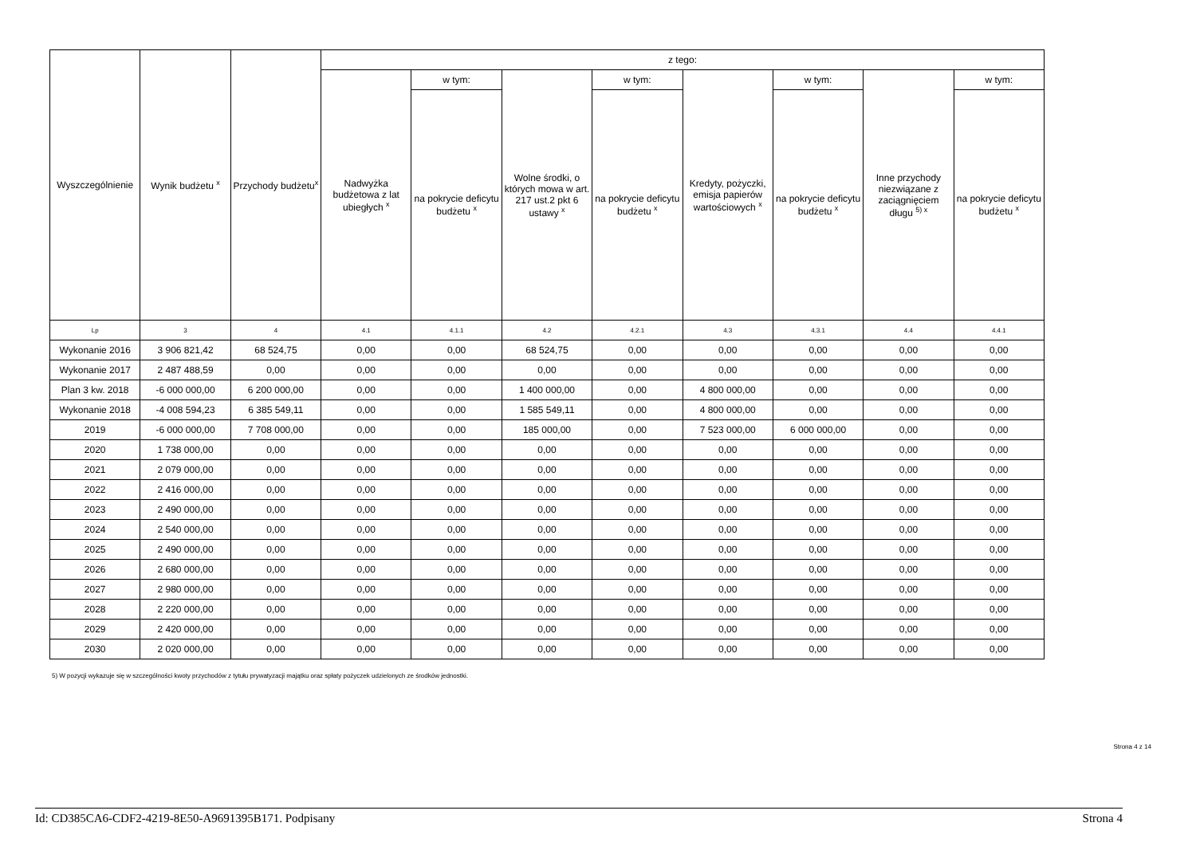| Wyszczególnienie | Wynik budżetu <sup>x</sup> | Przychody budżetu<sup>x</sup> | z tego: | | | | | | | |
| --- | --- | --- | --- | --- | --- | --- | --- | --- | --- | --- |
| | | | Nadwyżka budżetowa z lat ubiegłych <sup>x</sup> | w tym: | Wolne środki, o których mowa w art. 217 ust.2 pkt 6 ustawy <sup>x</sup> | w tym: | Kredyty, pożyczki, emisja papierów wartościowych <sup>x</sup> | w tym: | Inne przychody niezwiązane z zaciągnięciem długu <sup>5) x</sup> | w tym: |
| | | | | na pokrycie deficytu budżetu <sup>x</sup> | | na pokrycie deficytu budżetu <sup>x</sup> | | na pokrycie deficytu budżetu <sup>x</sup> | | na pokrycie deficytu budżetu <sup>x</sup> |
| Lp | 3 | 4 | 4.1 | 4.1.1 | 4.2 | 4.2.1 | 4.3 | 4.3.1 | 4.4 | 4.4.1 |
| Wykonanie 2016 | 3 906 821,42 | 68 524,75 | 0,00 | 0,00 | 68 524,75 | 0,00 | 0,00 | 0,00 | 0,00 | 0,00 |
| Wykonanie 2017 | 2 487 488,59 | 0,00 | 0,00 | 0,00 | 0,00 | 0,00 | 0,00 | 0,00 | 0,00 | 0,00 |
| Plan 3 kw. 2018 | -6 000 000,00 | 6 200 000,00 | 0,00 | 0,00 | 1 400 000,00 | 0,00 | 4 800 000,00 | 0,00 | 0,00 | 0,00 |
| Wykonanie 2018 | -4 008 594,23 | 6 385 549,11 | 0,00 | 0,00 | 1 585 549,11 | 0,00 | 4 800 000,00 | 0,00 | 0,00 | 0,00 |
| 2019 | -6 000 000,00 | 7 708 000,00 | 0,00 | 0,00 | 185 000,00 | 0,00 | 7 523 000,00 | 6 000 000,00 | 0,00 | 0,00 |
| 2020 | 1 738 000,00 | 0,00 | 0,00 | 0,00 | 0,00 | 0,00 | 0,00 | 0,00 | 0,00 | 0,00 |
| 2021 | 2 079 000,00 | 0,00 | 0,00 | 0,00 | 0,00 | 0,00 | 0,00 | 0,00 | 0,00 | 0,00 |
| 2022 | 2 416 000,00 | 0,00 | 0,00 | 0,00 | 0,00 | 0,00 | 0,00 | 0,00 | 0,00 | 0,00 |
| 2023 | 2 490 000,00 | 0,00 | 0,00 | 0,00 | 0,00 | 0,00 | 0,00 | 0,00 | 0,00 | 0,00 |
| 2024 | 2 540 000,00 | 0,00 | 0,00 | 0,00 | 0,00 | 0,00 | 0,00 | 0,00 | 0,00 | 0,00 |
| 2025 | 2 490 000,00 | 0,00 | 0,00 | 0,00 | 0,00 | 0,00 | 0,00 | 0,00 | 0,00 | 0,00 |
| 2026 | 2 680 000,00 | 0,00 | 0,00 | 0,00 | 0,00 | 0,00 | 0,00 | 0,00 | 0,00 | 0,00 |
| 2027 | 2 980 000,00 | 0,00 | 0,00 | 0,00 | 0,00 | 0,00 | 0,00 | 0,00 | 0,00 | 0,00 |
| 2028 | 2 220 000,00 | 0,00 | 0,00 | 0,00 | 0,00 | 0,00 | 0,00 | 0,00 | 0,00 | 0,00 |
| 2029 | 2 420 000,00 | 0,00 | 0,00 | 0,00 | 0,00 | 0,00 | 0,00 | 0,00 | 0,00 | 0,00 |
| 2030 | 2 020 000,00 | 0,00 | 0,00 | 0,00 | 0,00 | 0,00 | 0,00 | 0,00 | 0,00 | 0,00 |
5) W pozycji wykazuje się w szczególności kwoty przychodów z tytułu prywatyzacji majątku oraz spłaty pożyczek udzielonych ze środków jednostki.
Strona 4 z 14
Id: CD385CA6-CDF2-4219-8E50-A9691395B171. Podpisany Strona 4